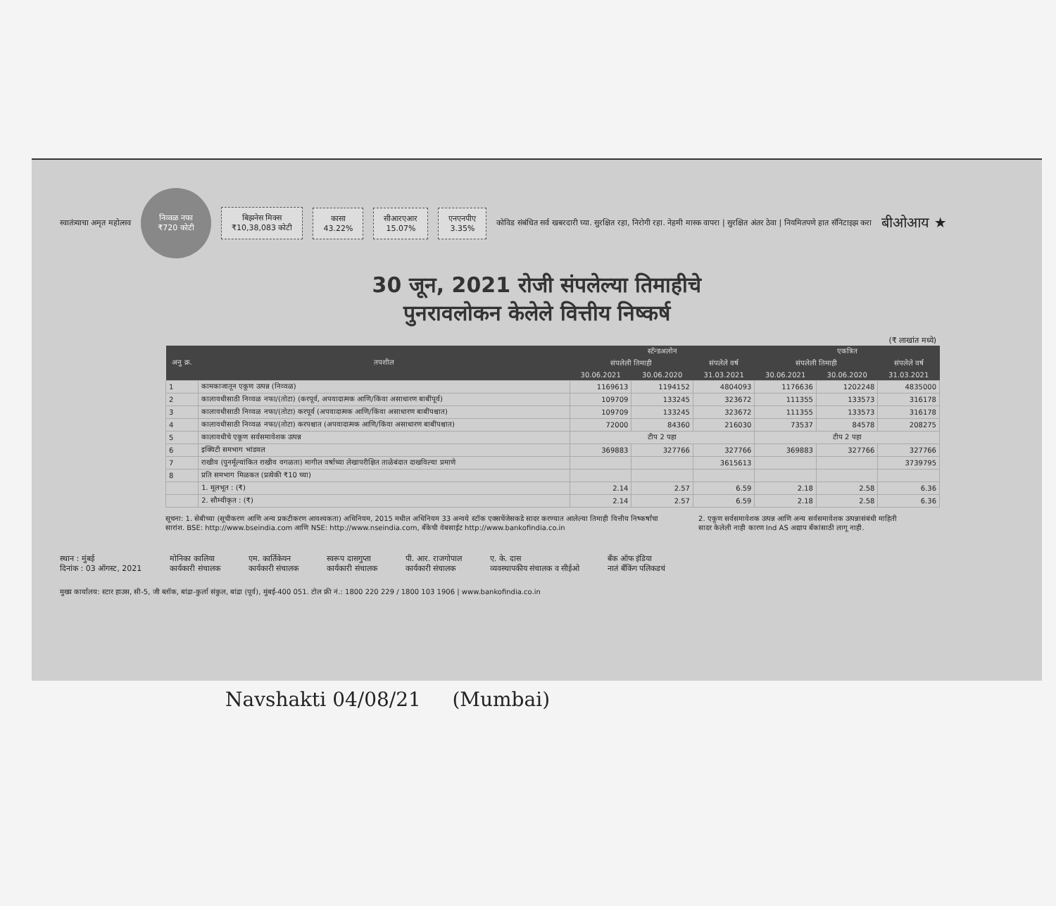स्वातंत्र्याचा अमृत महोत्सव
निव्वळ नफा
₹720 कोटी
बिझनेस मिक्स
₹10,38,083 कोटी
कासा
43.22%
सीआरएआर
15.07%
एनएनपीए
3.35%
कोविड संबंधित सर्व खबरदारी घ्या. सुरक्षित रहा, निरोगी रहा. नेहमी मास्क वापरा | सुरक्षित अंतर ठेवा | नियमितपणे हात सॅनिटाइझ करा
बीओआय ★
30 जून, 2021 रोजी संपलेल्या तिमाहीचे
पुनरावलोकन केलेले वित्तीय निष्कर्ष
(₹ लाखांत मध्ये)
| अनु क्र. | तपशील | स्टॅन्डअलोन | | | एकत्रित | | |
| --- | --- | --- | --- | --- | --- | --- | --- |
| | | संपलेली तिमाही | | संपलेले वर्ष | संपलेली तिमाही | | संपलेले वर्ष |
| | | 30.06.2021 | 30.06.2020 | 31.03.2021 | 30.06.2021 | 30.06.2020 | 31.03.2021 |
| 1 | कामकाजातून एकूण उत्पन्न (निव्वळ) | 1169613 | 1194152 | 4804093 | 1176636 | 1202248 | 4835000 |
| 2 | कालावधीसाठी निव्वळ नफा/(तोटा) (करपूर्व, अपवादात्मक आणि/किंवा असाधारण बाबींपूर्व) | 109709 | 133245 | 323672 | 111355 | 133573 | 316178 |
| 3 | कालावधीसाठी निव्वळ नफा/(तोटा) करपूर्व (अपवादात्मक आणि/किंवा असाधारण बाबींपश्चात) | 109709 | 133245 | 323672 | 111355 | 133573 | 316178 |
| 4 | कालावधीसाठी निव्वळ नफा/(तोटा) करपश्चात (अपवादात्मक आणि/किंवा असाधारण बाबींपश्चात) | 72000 | 84360 | 216030 | 73537 | 84578 | 208275 |
| 5 | कालावधीचे एकूण सर्वसमावेशक उत्पन्न | टीप 2 पहा | | | टीप 2 पहा | | |
| 6 | इक्विटी समभाग भांडवल | 369883 | 327766 | 327766 | 369883 | 327766 | 327766 |
| 7 | राखीव (पुनर्मूल्यांकित राखीव वगळता) मागील वर्षाच्या लेखापरीक्षित ताळेबंदात दाखविल्या प्रमाणे | | | 3615613 | | | 3739795 |
| 8 | प्रति समभाग मिळकत (प्रत्येकी ₹10 च्या) | | | | | | |
| | 1. मूलभूत : (₹) | 2.14 | 2.57 | 6.59 | 2.18 | 2.58 | 6.36 |
| | 2. सौम्यीकृत : (₹) | 2.14 | 2.57 | 6.59 | 2.18 | 2.58 | 6.36 |
सूचना: 1. सेबीच्या (सूचीकरण आणि अन्य प्रकटीकरण आवश्यकता) अधिनियम, 2015 मधील अधिनियम 33 अन्वये स्टॉक एक्सचेंजेसकडे सादर करण्यात आलेल्या तिमाही वित्तीय निष्कर्षांचा सारांश. BSE: http://www.bseindia.com आणि NSE: http://www.nseindia.com, बँकेची वेबसाईट http://www.bankofindia.co.in
2. एकूण सर्वसमावेशक उत्पन्न आणि अन्य सर्वसमावेशक उत्पन्नासंबंधी माहिती सादर केलेली नाही कारण Ind AS अद्याप बँकांसाठी लागू नाही.
स्थान : मुंबई
दिनांक : 03 ऑगस्ट, 2021
मोनिका कालिया
कार्यकारी संचालक
एम. कार्तिकेयन
कार्यकारी संचालक
स्वरूप दासगुप्ता
कार्यकारी संचालक
पी. आर. राजगोपाल
कार्यकारी संचालक
ए. के. दास
व्यवस्थापकीय संचालक व सीईओ
बँक ऑफ इंडिया
नातं बँकिंग पलिकडचं
मुख्य कार्यालय: स्टार हाउस, सी-5, जी ब्लॉक, बांद्रा-कुर्ला संकुल, बांद्रा (पूर्व), मुंबई-400 051. टोल फ्री नं.: 1800 220 229 / 1800 103 1906 | www.bankofindia.co.in
Navshakti 04/08/21 (Mumbai)